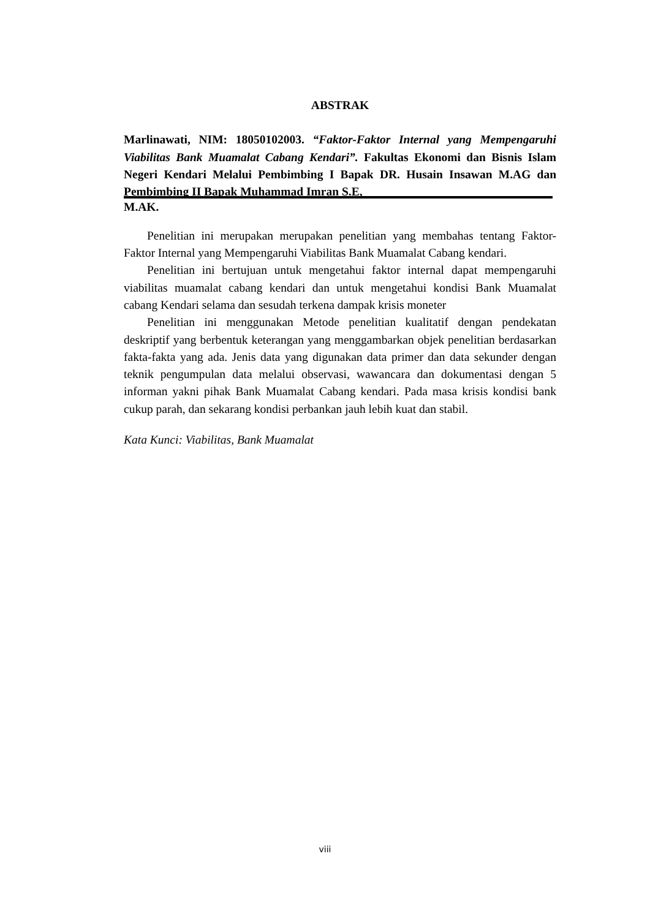ABSTRAK
Marlinawati, NIM: 18050102003. “Faktor-Faktor Internal yang Mempengaruhi Viabilitas Bank Muamalat Cabang Kendari”. Fakultas Ekonomi dan Bisnis Islam Negeri Kendari Melalui Pembimbing I Bapak DR. Husain Insawan M.AG dan Pembimbing II Bapak Muhammad Imran S.E,
M.AK.
Penelitian ini merupakan merupakan penelitian yang membahas tentang Faktor-Faktor Internal yang Mempengaruhi Viabilitas Bank Muamalat Cabang kendari.
Penelitian ini bertujuan untuk mengetahui faktor internal dapat mempengaruhi viabilitas muamalat cabang kendari dan untuk mengetahui kondisi Bank Muamalat cabang Kendari selama dan sesudah terkena dampak krisis moneter
Penelitian ini menggunakan Metode penelitian kualitatif dengan pendekatan deskriptif yang berbentuk keterangan yang menggambarkan objek penelitian berdasarkan fakta-fakta yang ada. Jenis data yang digunakan data primer dan data sekunder dengan teknik pengumpulan data melalui observasi, wawancara dan dokumentasi dengan 5 informan yakni pihak Bank Muamalat Cabang kendari. Pada masa krisis kondisi bank cukup parah, dan sekarang kondisi perbankan jauh lebih kuat dan stabil.
Kata Kunci: Viabilitas, Bank Muamalat
viii